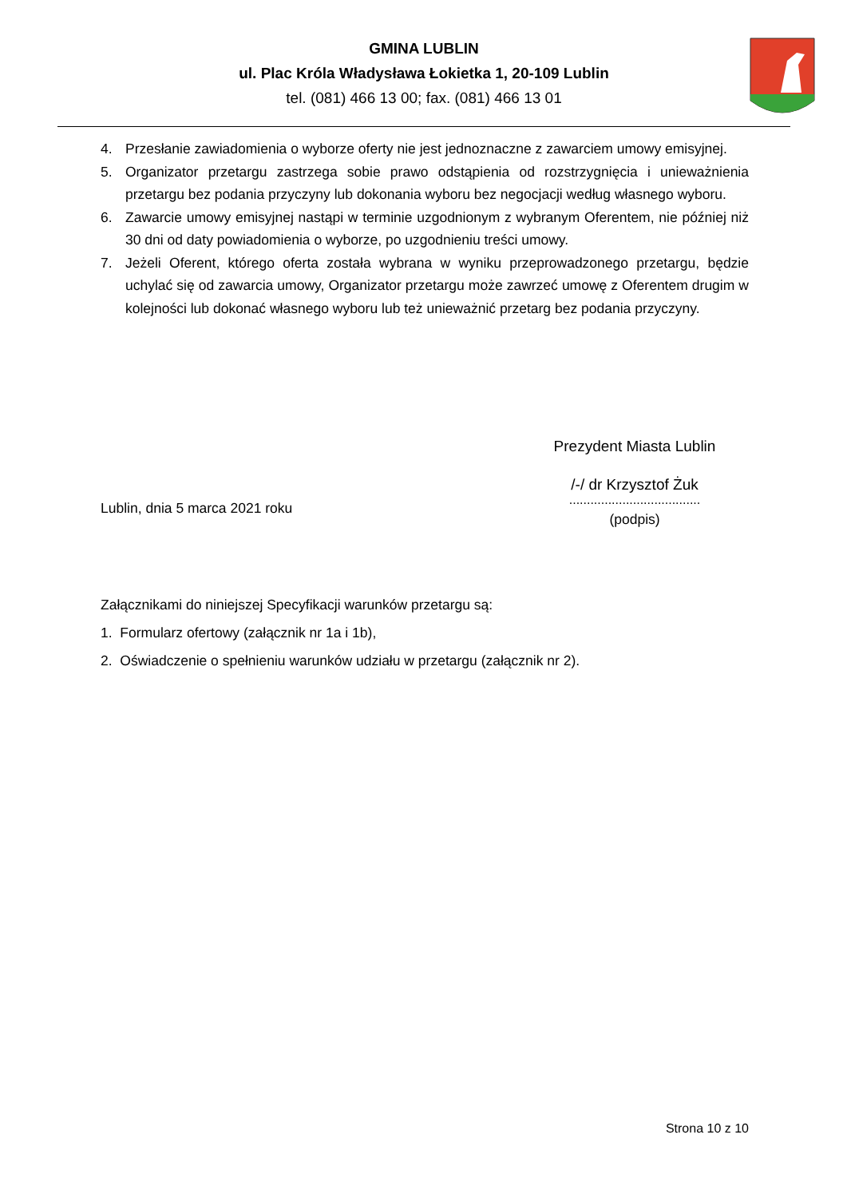GMINA LUBLIN
ul. Plac Króla Władysława Łokietka 1, 20-109 Lublin
tel. (081) 466 13 00; fax. (081) 466 13 01
4. Przesłanie zawiadomienia o wyborze oferty nie jest jednoznaczne z zawarciem umowy emisyjnej.
5. Organizator przetargu zastrzega sobie prawo odstąpienia od rozstrzygnięcia i unieważnienia przetargu bez podania przyczyny lub dokonania wyboru bez negocjacji według własnego wyboru.
6. Zawarcie umowy emisyjnej nastąpi w terminie uzgodnionym z wybranym Oferentem, nie później niż 30 dni od daty powiadomienia o wyborze, po uzgodnieniu treści umowy.
7. Jeżeli Oferent, którego oferta została wybrana w wyniku przeprowadzonego przetargu, będzie uchylać się od zawarcia umowy, Organizator przetargu może zawrzeć umowę z Oferentem drugim w kolejności lub dokonać własnego wyboru lub też unieważnić przetarg bez podania przyczyny.
Prezydent Miasta Lublin
/-/ dr Krzysztof Żuk
.....................................
(podpis)
Lublin, dnia 5 marca 2021 roku
Załącznikami do niniejszej Specyfikacji warunków przetargu są:
1. Formularz ofertowy (załącznik nr 1a i 1b),
2. Oświadczenie o spełnieniu warunków udziału w przetargu (załącznik nr 2).
Strona 10 z 10